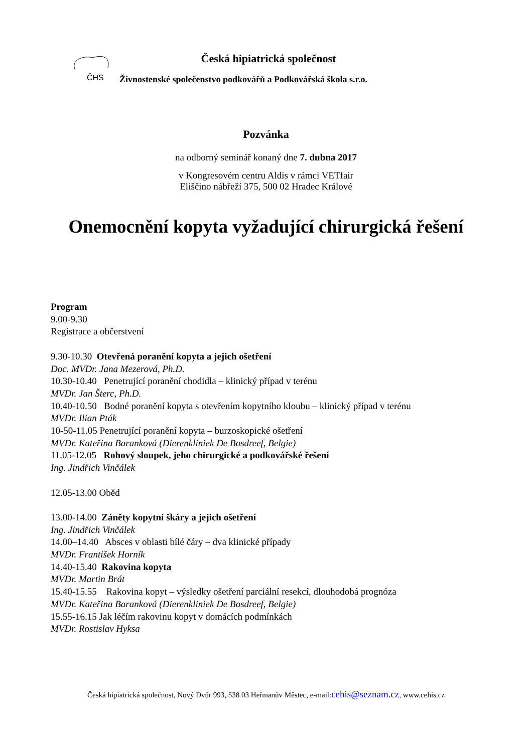ČHS
Česká hipiatrická společnost
Živnostenské společenstvo podkovářů a Podkovářská škola s.r.o.
Pozvánka
na odborný seminář konaný dne 7. dubna 2017
v Kongresovém centru Aldis v rámci VETfair
Eliščino nábřeží 375, 500 02 Hradec Králové
Onemocnění kopyta vyžadující chirurgická řešení
Program
9.00-9.30
Registrace a občerstvení
9.30-10.30 Otevřená poranění kopyta a jejich ošetření
Doc. MVDr. Jana Mezerová, Ph.D.
10.30-10.40 Penetrující poranění chodidla – klinický případ v terénu
MVDr. Jan Šterc, Ph.D.
10.40-10.50 Bodné poranění kopyta s otevřením kopytního kloubu – klinický případ v terénu
MVDr. Ilian Pták
10-50-11.05 Penetrující poranění kopyta – burzoskopické ošetření
MVDr. Kateřina Baranková (Dierenkliniek De Bosdreef, Belgie)
11.05-12.05 Rohový sloupek, jeho chirurgické a podkovářské řešení
Ing. Jindřich Vinčálek
12.05-13.00 Oběd
13.00-14.00 Záněty kopytní škáry a jejich ošetření
Ing. Jindřich Vinčálek
14.00–14.40 Absces v oblasti bílé čáry – dva klinické případy
MVDr. František Horník
14.40-15.40 Rakovina kopyta
MVDr. Martin Brát
15.40-15.55 Rakovina kopyt – výsledky ošetření parciální resekcí, dlouhodobá prognóza
MVDr. Kateřina Baranková (Dierenkliniek De Bosdreef, Belgie)
15.55-16.15 Jak léčím rakovinu kopyt v domácích podmínkách
MVDr. Rostislav Hyksa
Česká hipiatrická společnost, Nový Dvůr 993, 538 03 Heřmanův Městec, e-mail:cehis@seznam.cz, www.cehis.cz